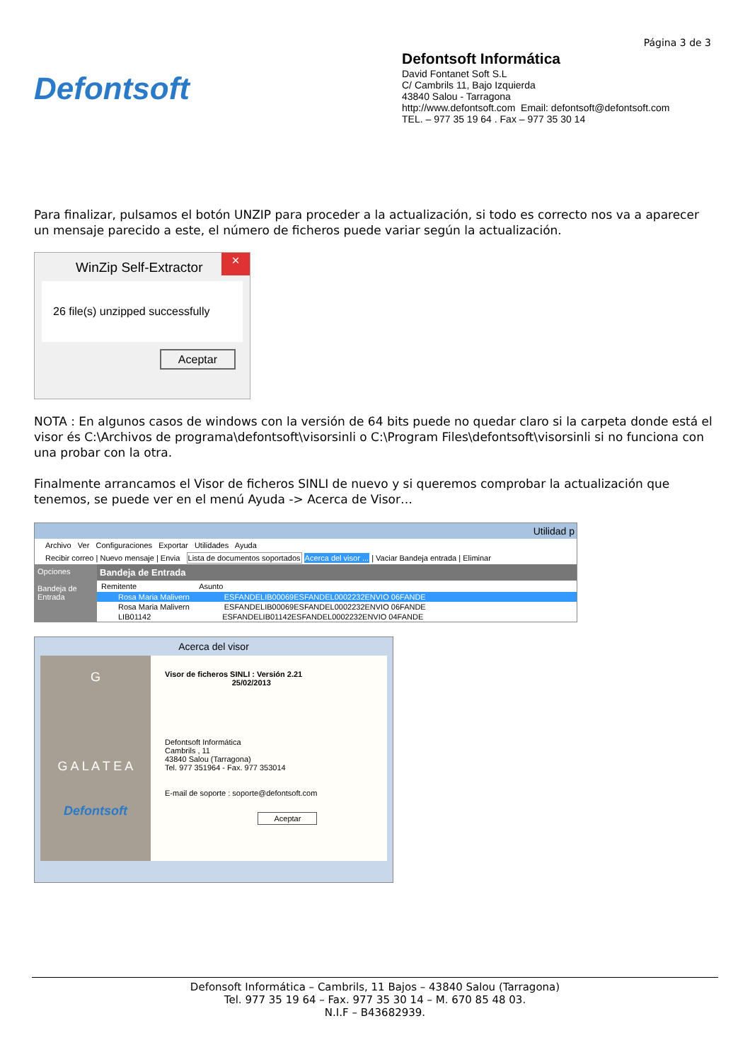Página 3 de 3
Defontsoft
Defontsoft Informática
David Fontanet Soft S.L
C/ Cambrils 11, Bajo Izquierda
43840 Salou - Tarragona
http://www.defontsoft.com Email: defontsoft@defontsoft.com
TEL. – 977 35 19 64 . Fax – 977 35 30 14
Para finalizar, pulsamos el botón UNZIP para proceder a la actualización, si todo es correcto nos va a aparecer un mensaje parecido a este, el número de ficheros puede variar según la actualización.
WinZip Self-Extractor ×
26 file(s) unzipped successfully
Aceptar
NOTA : En algunos casos de windows con la versión de 64 bits puede no quedar claro si la carpeta donde está el visor és C:\Archivos de programa\defontsoft\visorsinli o C:\Program Files\defontsoft\visorsinli si no funciona con una probar con la otra.
Finalmente arrancamos el Visor de ficheros SINLI de nuevo y si queremos comprobar la actualización que tenemos, se puede ver en el menú Ayuda -> Acerca de Visor…
Utilidad p
Archivo Ver Configuraciones Exportar Utilidades Ayuda
Recibir correo | Nuevo mensaje | Envia Lista de documentos soportados Acerca del visor ... | Vaciar Bandeja entrada | Eliminar
Opciones
Bandeja de Entrada
Bandeja de Entrada
Remitente Asunto
Rosa Maria Malivern ESFANDELIB00069ESFANDEL0002232ENVIO 06FANDE
Rosa Maria Malivern ESFANDELIB00069ESFANDEL0002232ENVIO 06FANDE
LIB01142 ESFANDELIB01142ESFANDEL0002232ENVIO 04FANDE
Acerca del visor
G
G A L A T E A
Defontsoft
Visor de ficheros SINLI : Versión 2.21
25/02/2013
Defontsoft Informática
Cambrils , 11
43840 Salou (Tarragona)
Tel. 977 351964 - Fax. 977 353014
E-mail de soporte : soporte@defontsoft.com
Aceptar
Defonsoft Informática – Cambrils, 11 Bajos – 43840 Salou (Tarragona)
Tel. 977 35 19 64 – Fax. 977 35 30 14 – M. 670 85 48 03.
N.I.F – B43682939.